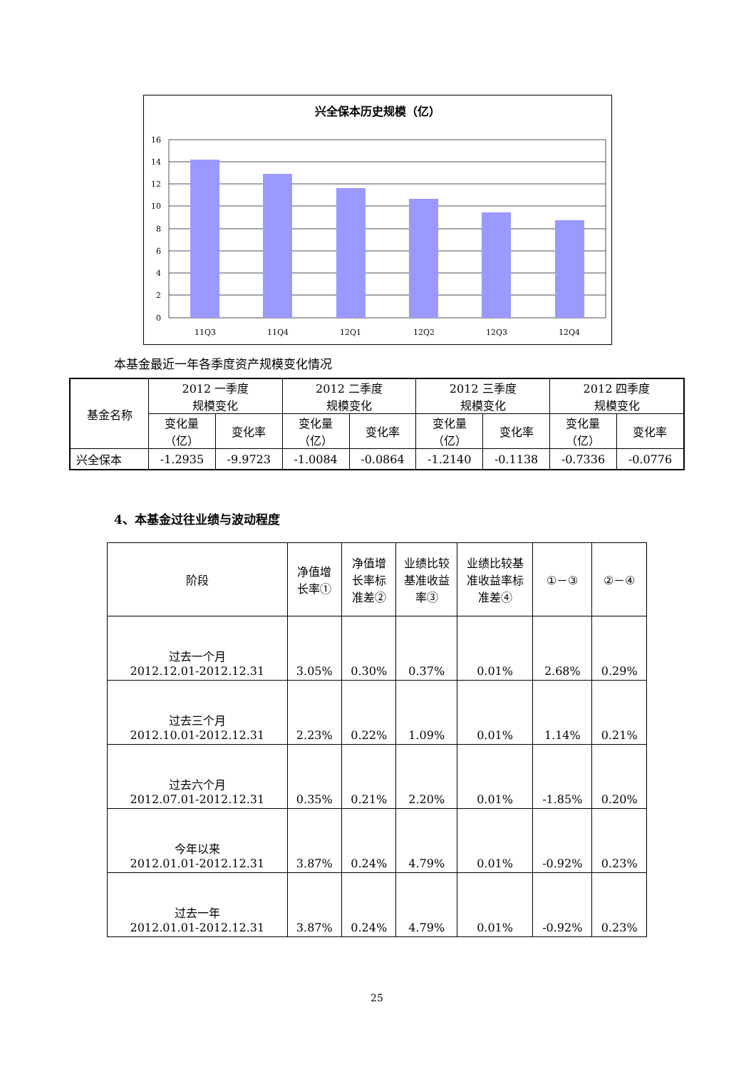兴全保本历史规模（亿）
16
14
12
10
8
6
4
2
0
11Q3
11Q4
12Q1
12Q2
12Q3
12Q4
本基金最近一年各季度资产规模变化情况
| 基金名称 | 2012 一季度 规模变化 | | 2012 二季度 规模变化 | | 2012 三季度 规模变化 | | 2012 四季度 规模变化 | |
| --- | --- | --- | --- | --- | --- | --- | --- | --- |
| | 变化量 （亿） | 变化率 | 变化量 （亿） | 变化率 | 变化量 （亿） | 变化率 | 变化量 （亿） | 变化率 |
| 兴全保本 | -1.2935 | -9.9723 | -1.0084 | -0.0864 | -1.2140 | -0.1138 | -0.7336 | -0.0776 |
4、本基金过往业绩与波动程度
| 阶段 | 净值增 长率① | 净值增 长率标 准差② | 业绩比较 基准收益 率③ | 业绩比较基 准收益率标 准差④ | ①－③ | ②－④ |
| --- | --- | --- | --- | --- | --- | --- |
| 过去一个月 2012.12.01-2012.12.31 | 3.05% | 0.30% | 0.37% | 0.01% | 2.68% | 0.29% |
| 过去三个月 2012.10.01-2012.12.31 | 2.23% | 0.22% | 1.09% | 0.01% | 1.14% | 0.21% |
| 过去六个月 2012.07.01-2012.12.31 | 0.35% | 0.21% | 2.20% | 0.01% | -1.85% | 0.20% |
| 今年以来 2012.01.01-2012.12.31 | 3.87% | 0.24% | 4.79% | 0.01% | -0.92% | 0.23% |
| 过去一年 2012.01.01-2012.12.31 | 3.87% | 0.24% | 4.79% | 0.01% | -0.92% | 0.23% |
25